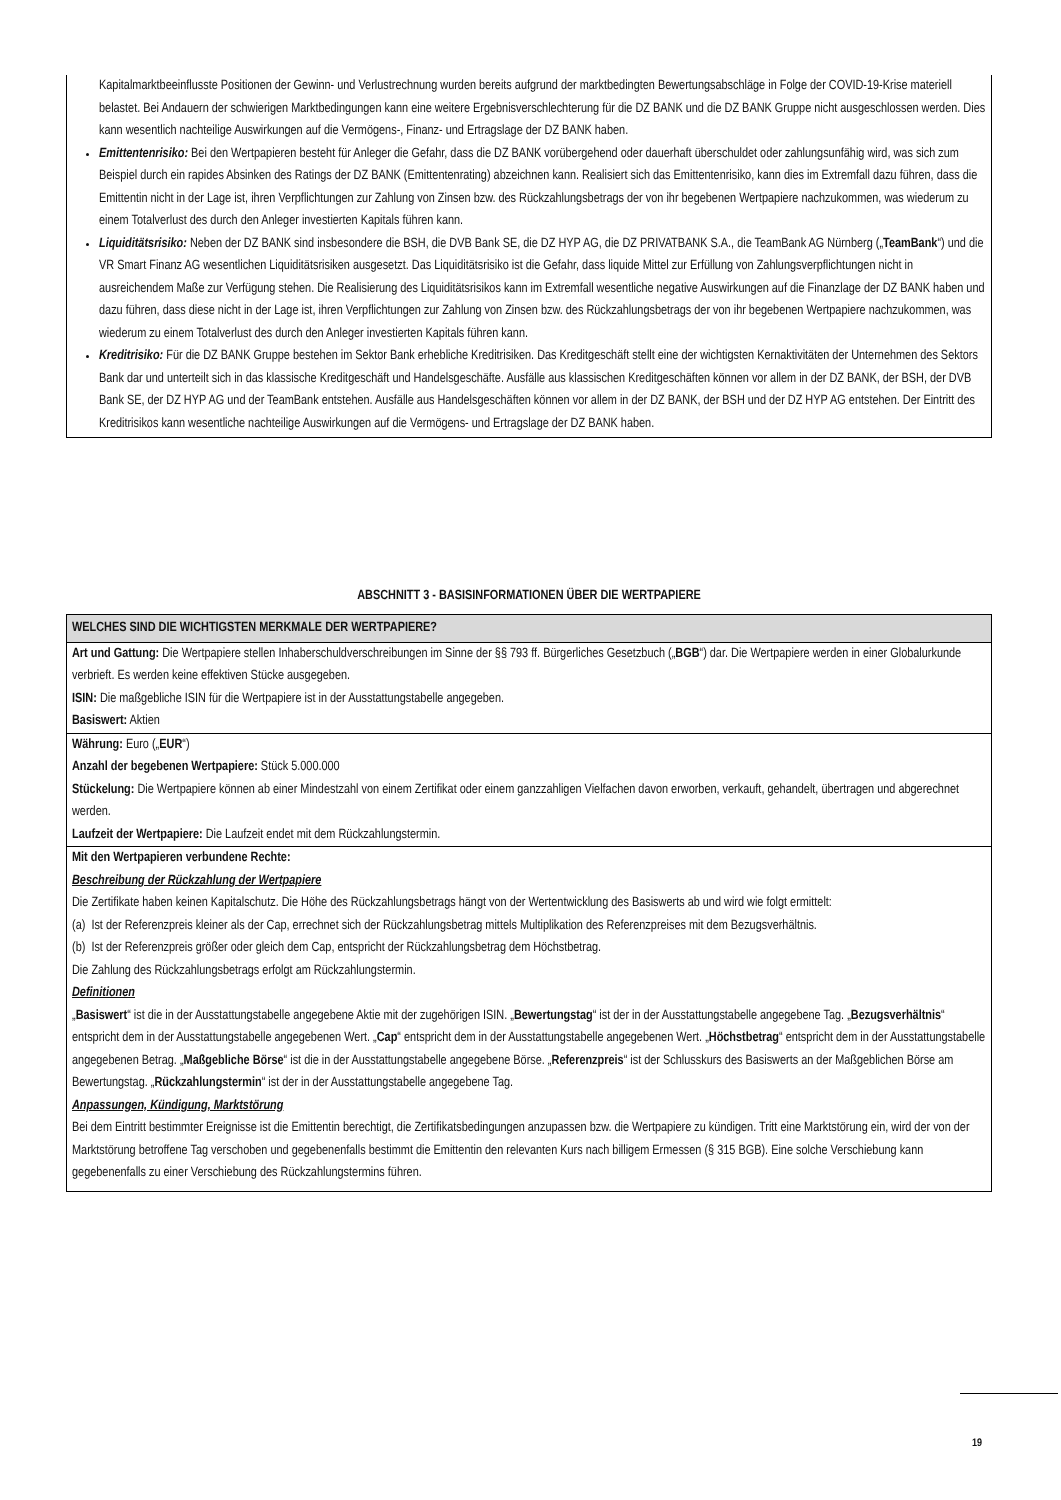Kapitalmarktbeeinflusste Positionen der Gewinn- und Verlustrechnung wurden bereits aufgrund der marktbedingten Bewertungsabschläge in Folge der COVID-19-Krise materiell belastet. Bei Andauern der schwierigen Marktbedingungen kann eine weitere Ergebnisverschlechterung für die DZ BANK und die DZ BANK Gruppe nicht ausgeschlossen werden. Dies kann wesentlich nachteilige Auswirkungen auf die Vermögens-, Finanz- und Ertragslage der DZ BANK haben.
Emittentenrisiko: Bei den Wertpapieren besteht für Anleger die Gefahr, dass die DZ BANK vorübergehend oder dauerhaft überschuldet oder zahlungsunfähig wird, was sich zum Beispiel durch ein rapides Absinken des Ratings der DZ BANK (Emittentenrating) abzeichnen kann. Realisiert sich das Emittentenrisiko, kann dies im Extremfall dazu führen, dass die Emittentin nicht in der Lage ist, ihren Verpflichtungen zur Zahlung von Zinsen bzw. des Rückzahlungsbetrags der von ihr begebenen Wertpapiere nachzukommen, was wiederum zu einem Totalverlust des durch den Anleger investierten Kapitals führen kann.
Liquiditätsrisiko: Neben der DZ BANK sind insbesondere die BSH, die DVB Bank SE, die DZ HYP AG, die DZ PRIVATBANK S.A., die TeamBank AG Nürnberg („TeamBank“) und die VR Smart Finanz AG wesentlichen Liquiditätsrisiken ausgesetzt. Das Liquiditätsrisiko ist die Gefahr, dass liquide Mittel zur Erfüllung von Zahlungsverpflichtungen nicht in ausreichendem Maße zur Verfügung stehen. Die Realisierung des Liquiditätsrisikos kann im Extremfall wesentliche negative Auswirkungen auf die Finanzlage der DZ BANK haben und dazu führen, dass diese nicht in der Lage ist, ihren Verpflichtungen zur Zahlung von Zinsen bzw. des Rückzahlungsbetrags der von ihr begebenen Wertpapiere nachzukommen, was wiederum zu einem Totalverlust des durch den Anleger investierten Kapitals führen kann.
Kreditrisiko: Für die DZ BANK Gruppe bestehen im Sektor Bank erhebliche Kreditrisiken. Das Kreditgeschäft stellt eine der wichtigsten Kernaktivitäten der Unternehmen des Sektors Bank dar und unterteilt sich in das klassische Kreditgeschäft und Handelsgeschäfte. Ausfälle aus klassischen Kreditgeschäften können vor allem in der DZ BANK, der BSH, der DVB Bank SE, der DZ HYP AG und der TeamBank entstehen. Ausfälle aus Handelsgeschäften können vor allem in der DZ BANK, der BSH und der DZ HYP AG entstehen. Der Eintritt des Kreditrisikos kann wesentliche nachteilige Auswirkungen auf die Vermögens- und Ertragslage der DZ BANK haben.
ABSCHNITT 3 - BASISINFORMATIONEN ÜBER DIE WERTPAPIERE
WELCHES SIND DIE WICHTIGSTEN MERKMALE DER WERTPAPIERE?
Art und Gattung: Die Wertpapiere stellen Inhaberschuldverschreibungen im Sinne der §§ 793 ff. Bürgerliches Gesetzbuch („BGB“) dar. Die Wertpapiere werden in einer Globalurkunde verbrieft. Es werden keine effektiven Stücke ausgegeben.
ISIN: Die maßgebliche ISIN für die Wertpapiere ist in der Ausstattungstabelle angegeben.
Basiswert: Aktien
Währung: Euro („EUR“)
Anzahl der begebenen Wertpapiere: Stück 5.000.000
Stückelung: Die Wertpapiere können ab einer Mindestzahl von einem Zertifikat oder einem ganzzahligen Vielfachen davon erworben, verkauft, gehandelt, übertragen und abgerechnet werden.
Laufzeit der Wertpapiere: Die Laufzeit endet mit dem Rückzahlungstermin.
Mit den Wertpapieren verbundene Rechte:
Beschreibung der Rückzahlung der Wertpapiere
Die Zertifikate haben keinen Kapitalschutz. Die Höhe des Rückzahlungsbetrags hängt von der Wertentwicklung des Basiswerts ab und wird wie folgt ermittelt:
(a) Ist der Referenzpreis kleiner als der Cap, errechnet sich der Rückzahlungsbetrag mittels Multiplikation des Referenzpreises mit dem Bezugsverhältnis.
(b) Ist der Referenzpreis größer oder gleich dem Cap, entspricht der Rückzahlungsbetrag dem Höchstbetrag.
Die Zahlung des Rückzahlungsbetrags erfolgt am Rückzahlungstermin.
Definitionen
„Basiswert“ ist die in der Ausstattungstabelle angegebene Aktie mit der zugehörigen ISIN. „Bewertungstag“ ist der in der Ausstattungstabelle angegebene Tag. „Bezugsverhältnis“ entspricht dem in der Ausstattungstabelle angegebenen Wert. „Cap“ entspricht dem in der Ausstattungstabelle angegebenen Wert. „Höchstbetrag“ entspricht dem in der Ausstattungstabelle angegebenen Betrag. „Maßgebliche Börse“ ist die in der Ausstattungstabelle angegebene Börse. „Referenzpreis“ ist der Schlusskurs des Basiswerts an der Maßgeblichen Börse am Bewertungstag. „Rückzahlungstermin“ ist der in der Ausstattungstabelle angegebene Tag.
Anpassungen, Kündigung, Marktstörung
Bei dem Eintritt bestimmter Ereignisse ist die Emittentin berechtigt, die Zertifikatsbedingungen anzupassen bzw. die Wertpapiere zu kündigen. Tritt eine Marktstörung ein, wird der von der Marktstörung betroffene Tag verschoben und gegebenenfalls bestimmt die Emittentin den relevanten Kurs nach billigem Ermessen (§ 315 BGB). Eine solche Verschiebung kann gegebenenfalls zu einer Verschiebung des Rückzahlungstermins führen.
19